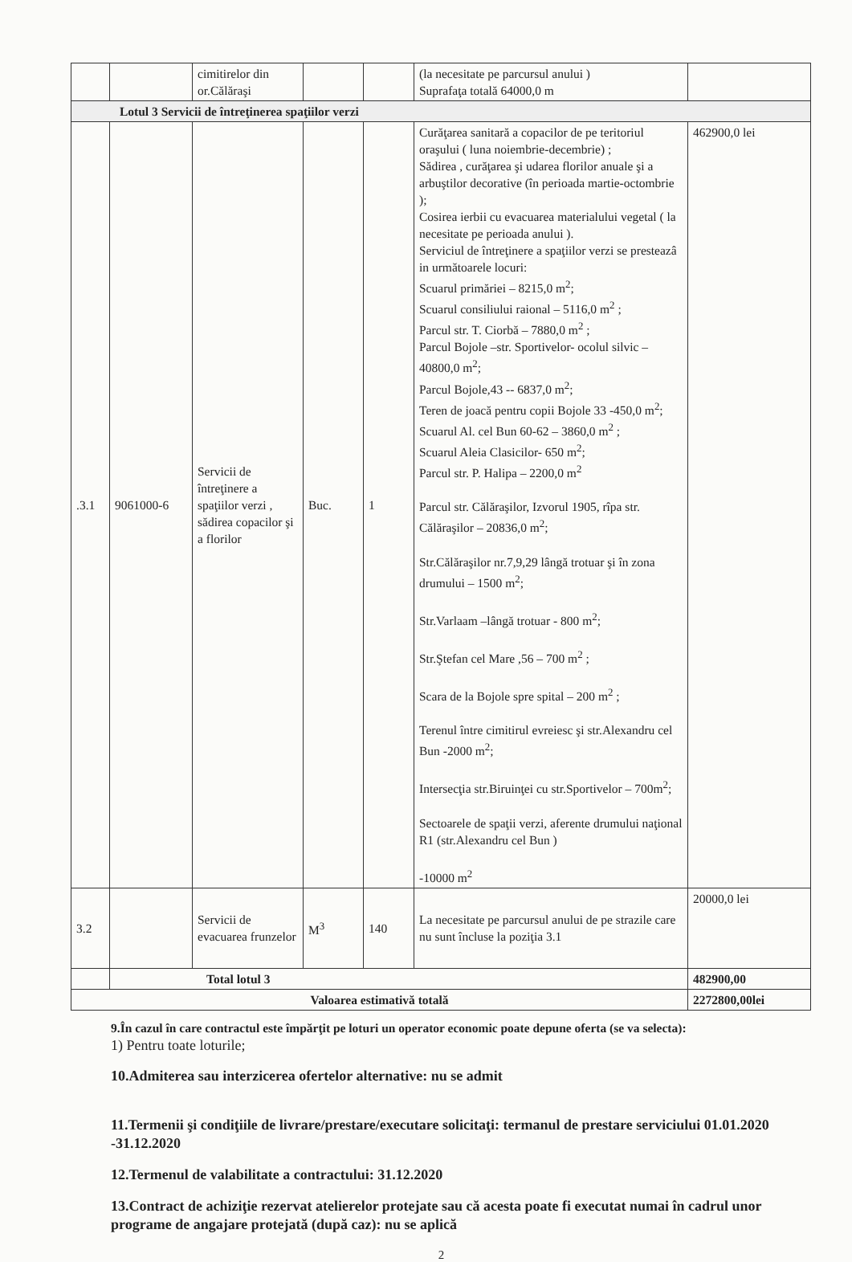| | | cimitirelor din or.Călăraşi | | | (la necesitate pe parcursul anului ) Suprafaţa totală 64000,0 m | |
| Lotul 3 Servicii de întreţinerea spaţiilor verzi | | | | | | |
| .3.1 | 9061000-6 | Servicii de întreţinere a spaţiilor verzi , sădirea copacilor şi a florilor | Buc. | 1 | Curăţarea sanitară a copacilor de pe teritoriul oraşului ( luna noiembrie-decembrie) ; Sădirea , curăţarea şi udarea florilor anuale şi a arbuştilor decorative (în perioada martie-octombrie ); Cosirea ierbii cu evacuarea materialului vegetal ( la necesitate pe perioada anului ). Serviciul de întreţinere a spaţiilor verzi se presteazâ in următoarele locuri: Scuarul primăriei – 8215,0 m<sup>2</sup>; Scuarul consiliului raional – 5116,0 m<sup>2</sup> ; Parcul str. T. Ciorbă – 7880,0 m<sup>2</sup> ; Parcul Bojole –str. Sportivelor- ocolul silvic – 40800,0 m<sup>2</sup>; Parcul Bojole,43 -- 6837,0 m<sup>2</sup>; Teren de joacă pentru copii Bojole 33 -450,0 m<sup>2</sup>; Scuarul Al. cel Bun 60-62 – 3860,0 m<sup>2</sup> ; Scuarul Aleia Clasicilor- 650 m<sup>2</sup>; Parcul str. P. Halipa – 2200,0 m<sup>2</sup> Parcul str. Călăraşilor, Izvorul 1905, rîpa str. Călăraşilor – 20836,0 m<sup>2</sup>; Str.Călăraşilor nr.7,9,29 lângă trotuar şi în zona drumului – 1500 m<sup>2</sup>; Str.Varlaam –lângă trotuar - 800 m<sup>2</sup>; Str.Ştefan cel Mare ,56 – 700 m<sup>2</sup> ; Scara de la Bojole spre spital – 200 m<sup>2</sup> ; Terenul între cimitirul evreiesc şi str.Alexandru cel Bun -2000 m<sup>2</sup>; Intersecţia str.Biruinţei cu str.Sportivelor – 700m<sup>2</sup>; Sectoarele de spaţii verzi, aferente drumului naţional R1 (str.Alexandru cel Bun ) -10000 m<sup>2</sup> | 462900,0 lei |
| 3.2 | | Servicii de evacuarea frunzelor | M<sup>3</sup> | 140 | La necesitate pe parcursul anului de pe strazile care nu sunt încluse la poziţia 3.1 | 20000,0 lei |
| | Total lotul 3 | | | | | 482900,00 |
| Valoarea estimativă totală | | | | | | 2272800,00lei |
9.În cazul în care contractul este împărţit pe loturi un operator economic poate depune oferta (se va selecta):
1) Pentru toate loturile;
10.Admiterea sau interzicerea ofertelor alternative: nu se admit
11.Termenii şi condiţiile de livrare/prestare/executare solicitaţi: termanul de prestare serviciului 01.01.2020 -31.12.2020
12.Termenul de valabilitate a contractului: 31.12.2020
13.Contract de achiziţie rezervat atelierelor protejate sau că acesta poate fi executat numai în cadrul unor programe de angajare protejată (după caz): nu se aplică
2